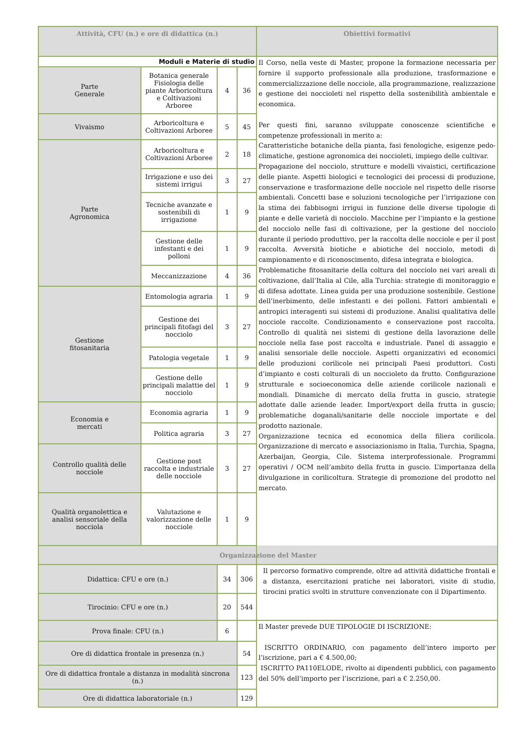| Attività, CFU (n.) e ore di didattica (n.) | | | | Obiettivi formativi |
| --- | --- | --- | --- | --- |
| Moduli e Materie di studio | | | | Il Corso, nella veste di Master, propone la formazione necessaria per fornire il supporto professionale alla produzione, trasformazione e commercializzazione delle nocciole, alla programmazione, realizzazione e gestione dei noccioleti nel rispetto della sostenibilità ambientale e economica. Per questi fini, saranno sviluppate conoscenze scientifiche e competenze professionali in merito a: Caratteristiche botaniche della pianta, fasi fenologiche, esigenze pedo-climatiche, gestione agronomica dei noccioleti, impiego delle cultivar. Propagazione del nocciolo, strutture e modelli vivaistici, certificazione delle piante. Aspetti biologici e tecnologici dei processi di produzione, conservazione e trasformazione delle nocciole nel rispetto delle risorse ambientali. Concetti base e soluzioni tecnologiche per l’irrigazione con la stima dei fabbisogni irrigui in funzione delle diverse tipologie di piante e delle varietà di nocciolo. Macchine per l’impianto e la gestione del nocciolo nelle fasi di coltivazione, per la gestione del nocciolo durante il periodo produttivo, per la raccolta delle nocciole e per il post raccolta. Avversità biotiche e abiotiche del nocciolo, metodi di campionamento e di riconoscimento, difesa integrata e biologica. Problematiche fitosanitarie della coltura del nocciolo nei vari areali di coltivazione, dall’Italia al Cile, alla Turchia: strategie di monitoraggio e di difesa adottate. Linea guida per una produzione sostenibile. Gestione dell’inerbimento, delle infestanti e dei polloni. Fattori ambientali e antropici interagenti sui sistemi di produzione. Analisi qualitativa delle nocciole raccolte. Condizionamento e conservazione post raccolta. Controllo di qualità nei sistemi di gestione della lavorazione delle nocciole nella fase post raccolta e industriale. Panel di assaggio e analisi sensoriale delle nocciole. Aspetti organizzativi ed economici delle produzioni corilicole nei principali Paesi produttori. Costi d’impianto e costi colturali di un noccioleto da frutto. Configurazione strutturale e socioeconomica delle aziende corilicole nazionali e mondiali. Dinamiche di mercato della frutta in guscio, strategie adottate dalle aziende leader. Import/export della frutta in guscio; problematiche doganali/sanitarie delle nocciole importate e del prodotto nazionale. Organizzazione tecnica ed economica della filiera corilicola. Organizzazione di mercato e associazionismo in Italia, Turchia, Spagna, Azerbaijan, Georgia, Cile. Sistema interprofessionale. Programmi operativi / OCM nell’ambito della frutta in guscio. L’importanza della divulgazione in corilicoltura. Strategie di promozione del prodotto nel mercato. |
| Parte Generale | Botanica generale Fisiologia delle piante Arboricoltura e Coltivazioni Arboree | 4 | 36 | |
| Vivaismo | Arboricoltura e Coltivazioni Arboree | 5 | 45 | |
| Parte Agronomica | Arboricoltura e Coltivazioni Arboree | 2 | 18 | |
| | Irrigazione e uso dei sistemi irrigui | 3 | 27 | |
| | Tecniche avanzate e sostenibili di irrigazione | 1 | 9 | |
| | Gestione delle infestanti e dei polloni | 1 | 9 | |
| | Meccanizzazione | 4 | 36 | |
| Gestione fitosanitaria | Entomologia agraria | 1 | 9 | |
| | Gestione dei principali fitofagi del nocciolo | 3 | 27 | |
| | Patologia vegetale | 1 | 9 | |
| | Gestione delle principali malattie del nocciolo | 1 | 9 | |
| Economia e mercati | Economia agraria | 1 | 9 | |
| | Politica agraria | 3 | 27 | |
| Controllo qualità delle nocciole | Gestione post raccolta e industriale delle nocciole | 3 | 27 | |
| Qualità organolettica e analisi sensoriale della nocciola | Valutazione e valorizzazione delle nocciole | 1 | 9 | |
| Organizzazione del Master | | | | |
| Didattica: CFU e ore (n.) | | 34 | 306 | Il percorso formativo comprende, oltre ad attività didattiche frontali e a distanza, esercitazioni pratiche nei laboratori, visite di studio, tirocini pratici svolti in strutture convenzionate con il Dipartimento. |
| Tirocinio: CFU e ore (n.) | | 20 | 544 | |
| Prova finale: CFU (n.) | | 6 | | Il Master prevede DUE TIPOLOGIE DI ISCRIZIONE: ISCRITTO ORDINARIO, con pagamento dell’intero importo per l’iscrizione, pari a € 4.500,00; ISCRITTO PA110ELODE, rivolto ai dipendenti pubblici, con pagamento del 50% dell’importo per l’iscrizione, pari a € 2.250,00. |
| Ore di didattica frontale in presenza (n.) | | | 54 | |
| Ore di didattica frontale a distanza in modalità sincrona (n.) | | | 123 | |
| Ore di didattica laboratoriale (n.) | | | 129 | |